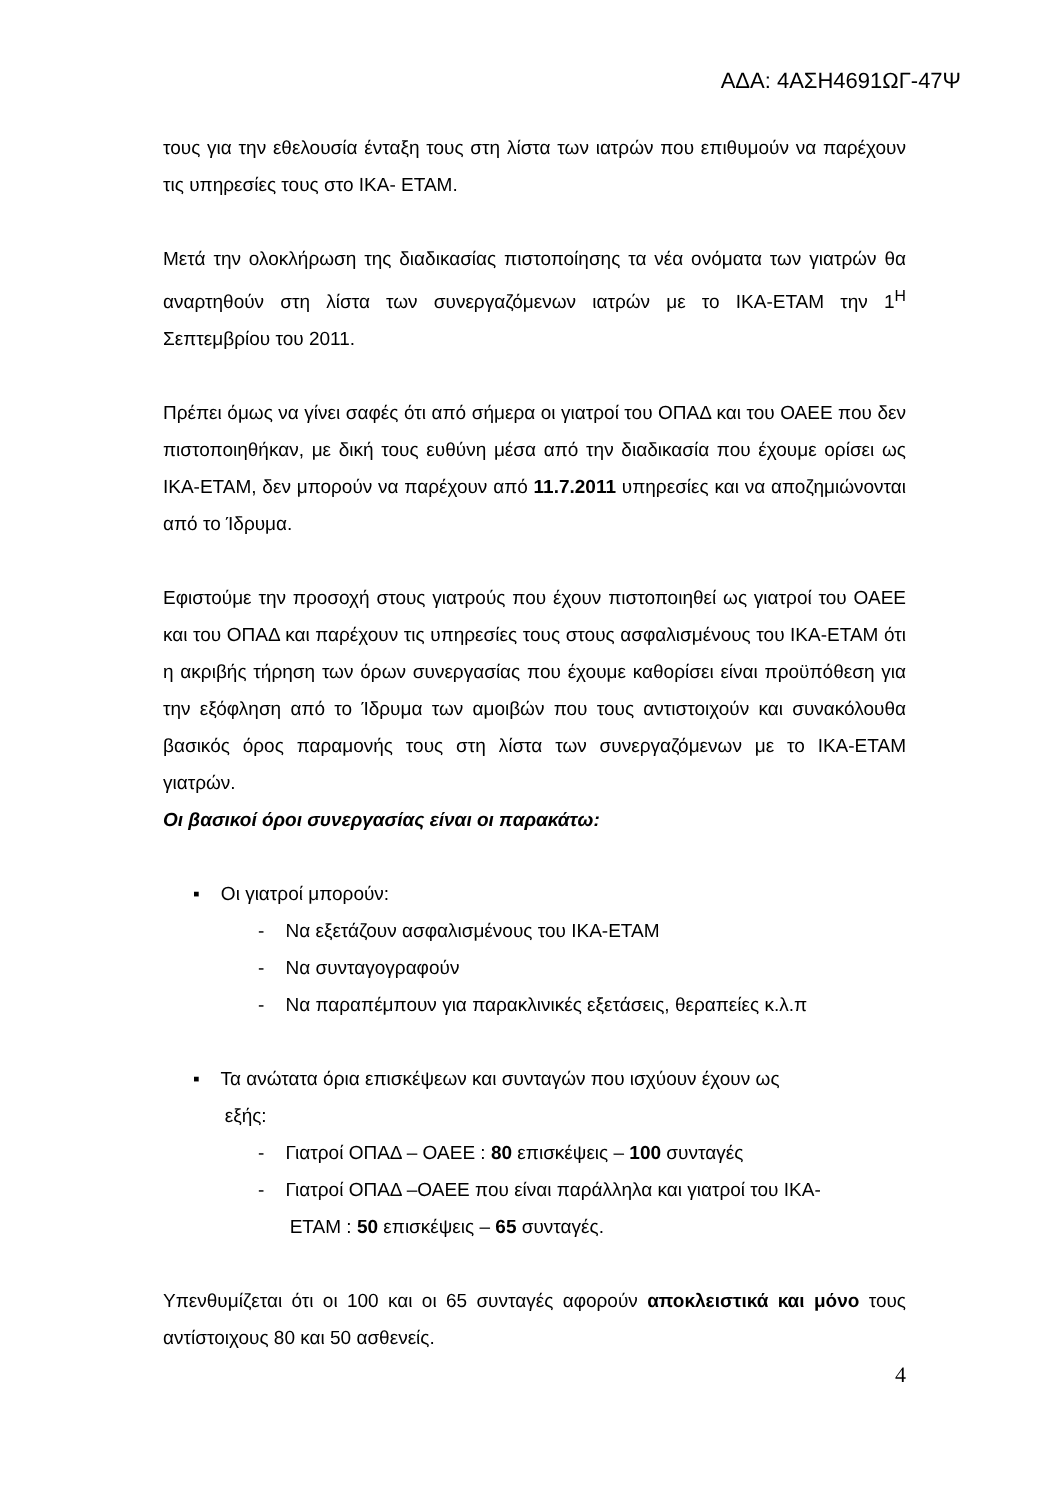ΑΔΑ: 4ΑΣΗ4691ΩΓ-47Ψ
τους για την εθελουσία ένταξη τους στη λίστα των ιατρών που επιθυμούν να παρέχουν τις υπηρεσίες τους στο ΙΚΑ- ΕΤΑΜ.
Μετά την ολοκλήρωση της διαδικασίας πιστοποίησης τα νέα ονόματα των γιατρών θα αναρτηθούν στη λίστα των συνεργαζόμενων ιατρών με το ΙΚΑ-ΕΤΑΜ την 1<sup>Η</sup> Σεπτεμβρίου του 2011.
Πρέπει όμως να γίνει σαφές ότι από σήμερα οι γιατροί του ΟΠΑΔ και του ΟΑΕΕ που δεν πιστοποιηθήκαν, με δική τους ευθύνη μέσα από την διαδικασία που έχουμε ορίσει ως ΙΚΑ-ΕΤΑΜ, δεν μπορούν να παρέχουν από 11.7.2011 υπηρεσίες και να αποζημιώνονται από το Ίδρυμα.
Εφιστούμε την προσοχή στους γιατρούς που έχουν πιστοποιηθεί ως γιατροί του ΟΑΕΕ και του ΟΠΑΔ και παρέχουν τις υπηρεσίες τους στους ασφαλισμένους του ΙΚΑ-ΕΤΑΜ ότι η ακριβής τήρηση των όρων συνεργασίας που έχουμε καθορίσει είναι προϋπόθεση για την εξόφληση από το Ίδρυμα των αμοιβών που τους αντιστοιχούν και συνακόλουθα βασικός όρος παραμονής τους στη λίστα των συνεργαζόμενων με το ΙΚΑ-ΕΤΑΜ γιατρών.
Οι βασικοί όροι συνεργασίας είναι οι παρακάτω:
▪ Οι γιατροί μπορούν:
- Να εξετάζουν ασφαλισμένους του ΙΚΑ-ΕΤΑΜ
- Να συνταγογραφούν
- Να παραπέμπουν για παρακλινικές εξετάσεις, θεραπείες κ.λ.π
▪ Τα ανώτατα όρια επισκέψεων και συνταγών που ισχύουν έχουν ως
εξής:
- Γιατροί ΟΠΑΔ – ΟΑΕΕ : 80 επισκέψεις – 100 συνταγές
- Γιατροί ΟΠΑΔ –ΟΑΕΕ που είναι παράλληλα και γιατροί του ΙΚΑ-
ΕΤΑΜ : 50 επισκέψεις – 65 συνταγές.
Υπενθυμίζεται ότι οι 100 και οι 65 συνταγές αφορούν αποκλειστικά και μόνο τους αντίστοιχους 80 και 50 ασθενείς.
4